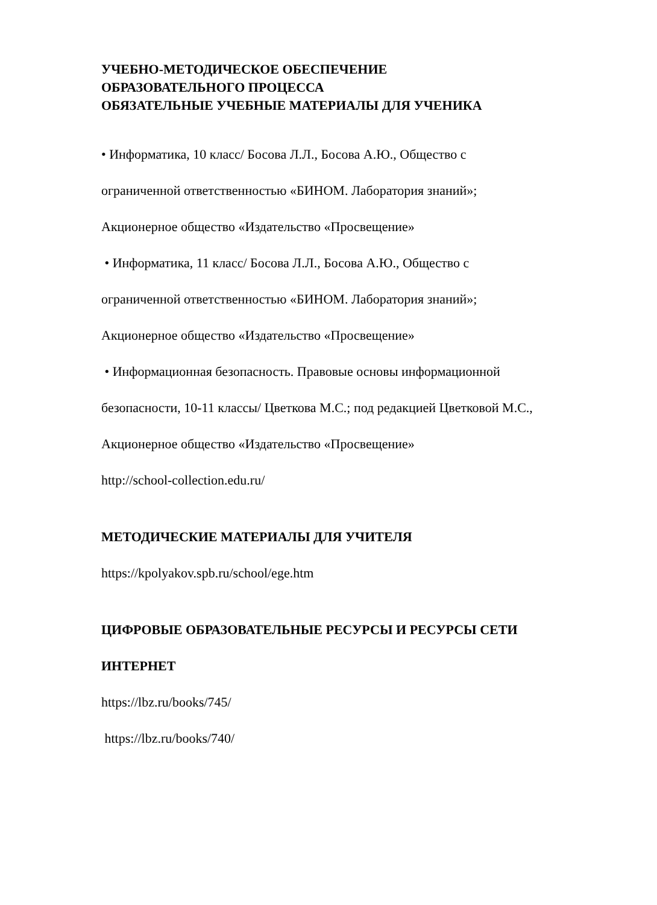УЧЕБНО-МЕТОДИЧЕСКОЕ ОБЕСПЕЧЕНИЕ
ОБРАЗОВАТЕЛЬНОГО ПРОЦЕССА
ОБЯЗАТЕЛЬНЫЕ УЧЕБНЫЕ МАТЕРИАЛЫ ДЛЯ УЧЕНИКА
• Информатика, 10 класс/ Босова Л.Л., Босова А.Ю., Общество с
ограниченной ответственностью «БИНОМ. Лаборатория знаний»;
Акционерное общество «Издательство «Просвещение»
• Информатика, 11 класс/ Босова Л.Л., Босова А.Ю., Общество с
ограниченной ответственностью «БИНОМ. Лаборатория знаний»;
Акционерное общество «Издательство «Просвещение»
• Информационная безопасность. Правовые основы информационной
безопасности, 10-11 классы/ Цветкова М.С.; под редакцией Цветковой М.С.,
Акционерное общество «Издательство «Просвещение»
http://school-collection.edu.ru/
МЕТОДИЧЕСКИЕ МАТЕРИАЛЫ ДЛЯ УЧИТЕЛЯ
https://kpolyakov.spb.ru/school/ege.htm
ЦИФРОВЫЕ ОБРАЗОВАТЕЛЬНЫЕ РЕСУРСЫ И РЕСУРСЫ СЕТИ
ИНТЕРНЕТ
https://lbz.ru/books/745/
https://lbz.ru/books/740/